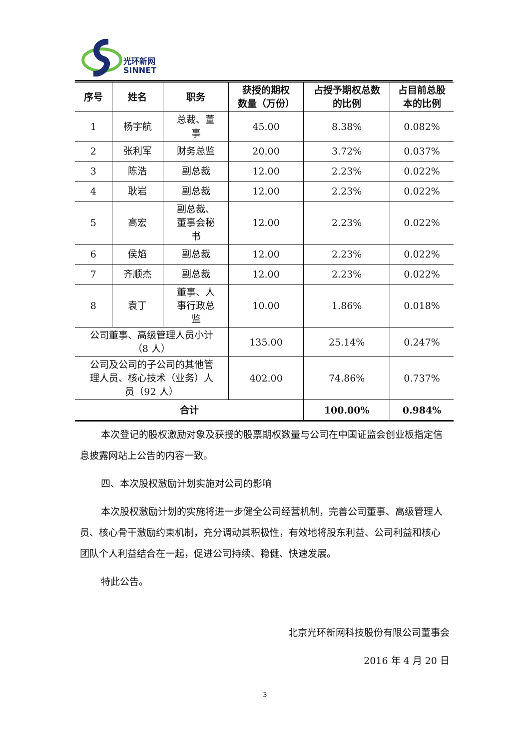光环新网
SINNET
| 序号 | 姓名 | 职务 | 获授的期权 数量（万份） | 占授予期权总数 的比例 | 占目前总股 本的比例 |
| --- | --- | --- | --- | --- | --- |
| 1 | 杨宇航 | 总裁、董 事 | 45.00 | 8.38% | 0.082% |
| 2 | 张利军 | 财务总监 | 20.00 | 3.72% | 0.037% |
| 3 | 陈浩 | 副总裁 | 12.00 | 2.23% | 0.022% |
| 4 | 耿岩 | 副总裁 | 12.00 | 2.23% | 0.022% |
| 5 | 高宏 | 副总裁、 董事会秘 书 | 12.00 | 2.23% | 0.022% |
| 6 | 侯焰 | 副总裁 | 12.00 | 2.23% | 0.022% |
| 7 | 齐顺杰 | 副总裁 | 12.00 | 2.23% | 0.022% |
| 8 | 袁丁 | 董事、人 事行政总 监 | 10.00 | 1.86% | 0.018% |
| 公司董事、高级管理人员小计 （8 人） | | | 135.00 | 25.14% | 0.247% |
| 公司及公司的子公司的其他管 理人员、核心技术（业务）人 员（92 人） | | | 402.00 | 74.86% | 0.737% |
| 合计 | | | | 100.00% | 0.984% |
本次登记的股权激励对象及获授的股票期权数量与公司在中国证监会创业板指定信息披露网站上公告的内容一致。
四、本次股权激励计划实施对公司的影响
本次股权激励计划的实施将进一步健全公司经营机制，完善公司董事、高级管理人员、核心骨干激励约束机制，充分调动其积极性，有效地将股东利益、公司利益和核心团队个人利益结合在一起，促进公司持续、稳健、快速发展。
特此公告。
北京光环新网科技股份有限公司董事会
2016 年 4 月 20 日
3